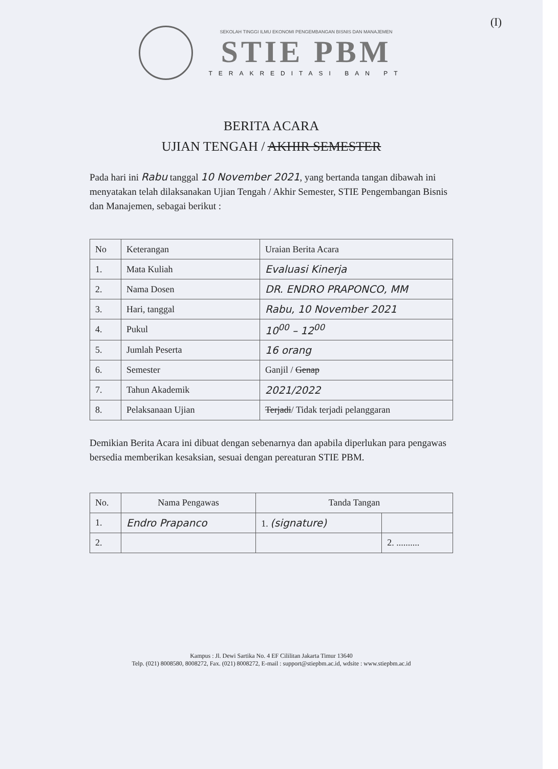(I)
SEKOLAH TINGGI ILMU EKONOMI PENGEMBANGAN BISNIS DAN MANAJEMEN
STIE PBM
TERAKREDITASI BAN PT
BERITA ACARA
UJIAN TENGAH / AKHIR SEMESTER
Pada hari ini Rabu tanggal 10 November 2021, yang bertanda tangan dibawah ini menyatakan telah dilaksanakan Ujian Tengah / Akhir Semester, STIE Pengembangan Bisnis dan Manajemen, sebagai berikut :
| No | Keterangan | Uraian Berita Acara |
| --- | --- | --- |
| 1. | Mata Kuliah | Evaluasi Kinerja |
| 2. | Nama Dosen | DR. ENDRO PRAPONCO, MM |
| 3. | Hari, tanggal | Rabu, 10 November 2021 |
| 4. | Pukul | 10<sup>00</sup> – 12<sup>00</sup> |
| 5. | Jumlah Peserta | 16 orang |
| 6. | Semester | Ganjil / Genap |
| 7. | Tahun Akademik | 2021/2022 |
| 8. | Pelaksanaan Ujian | Terjadi / Tidak terjadi pelanggaran |
Demikian Berita Acara ini dibuat dengan sebenarnya dan apabila diperlukan para pengawas bersedia memberikan kesaksian, sesuai dengan pereaturan STIE PBM.
| No. | Nama Pengawas | Tanda Tangan | |
| --- | --- | --- | --- |
| 1. | Endro Prapanco | 1. (signature) | |
| 2. | | | 2. .......... |
Kampus : Jl. Dewi Sartika No. 4 EF Cililitan Jakarta Timur 13640
Telp. (021) 8008580, 8008272, Fax. (021) 8008272, E-mail : support@stiepbm.ac.id, wdsite : www.stiepbm.ac.id